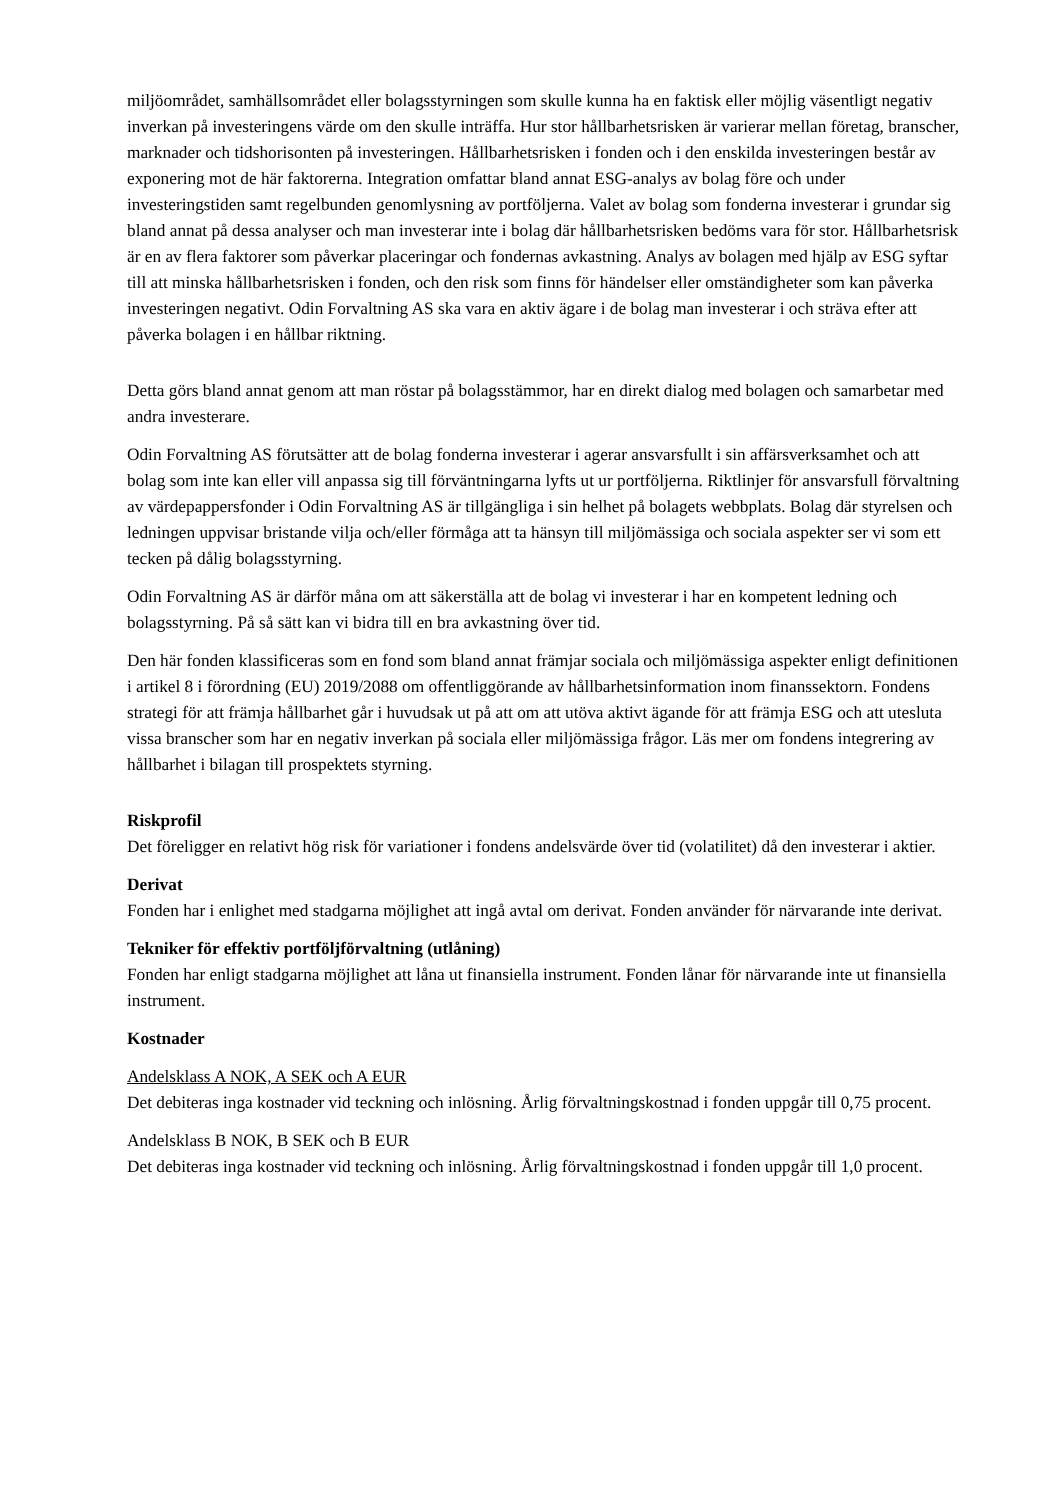miljöområdet, samhällsområdet eller bolagsstyrningen som skulle kunna ha en faktisk eller möjlig väsentligt negativ inverkan på investeringens värde om den skulle inträffa. Hur stor hållbarhetsrisken är varierar mellan företag, branscher, marknader och tidshorisonten på investeringen. Hållbarhetsrisken i fonden och i den enskilda investeringen består av exponering mot de här faktorerna. Integration omfattar bland annat ESG-analys av bolag före och under investeringstiden samt regelbunden genomlysning av portföljerna. Valet av bolag som fonderna investerar i grundar sig bland annat på dessa analyser och man investerar inte i bolag där hållbarhetsrisken bedöms vara för stor. Hållbarhetsrisk är en av flera faktorer som påverkar placeringar och fondernas avkastning. Analys av bolagen med hjälp av ESG syftar till att minska hållbarhetsrisken i fonden, och den risk som finns för händelser eller omständigheter som kan påverka investeringen negativt. Odin Forvaltning AS ska vara en aktiv ägare i de bolag man investerar i och sträva efter att påverka bolagen i en hållbar riktning.
Detta görs bland annat genom att man röstar på bolagsstämmor, har en direkt dialog med bolagen och samarbetar med andra investerare.
Odin Forvaltning AS förutsätter att de bolag fonderna investerar i agerar ansvarsfullt i sin affärsverksamhet och att bolag som inte kan eller vill anpassa sig till förväntningarna lyfts ut ur portföljerna. Riktlinjer för ansvarsfull förvaltning av värdepappersfonder i Odin Forvaltning AS är tillgängliga i sin helhet på bolagets webbplats. Bolag där styrelsen och ledningen uppvisar bristande vilja och/eller förmåga att ta hänsyn till miljömässiga och sociala aspekter ser vi som ett tecken på dålig bolagsstyrning.
Odin Forvaltning AS är därför måna om att säkerställa att de bolag vi investerar i har en kompetent ledning och bolagsstyrning. På så sätt kan vi bidra till en bra avkastning över tid.
Den här fonden klassificeras som en fond som bland annat främjar sociala och miljömässiga aspekter enligt definitionen i artikel 8 i förordning (EU) 2019/2088 om offentliggörande av hållbarhetsinformation inom finanssektorn. Fondens strategi för att främja hållbarhet går i huvudsak ut på att om att utöva aktivt ägande för att främja ESG och att utesluta vissa branscher som har en negativ inverkan på sociala eller miljömässiga frågor. Läs mer om fondens integrering av hållbarhet i bilagan till prospektets styrning.
Riskprofil
Det föreligger en relativt hög risk för variationer i fondens andelsvärde över tid (volatilitet) då den investerar i aktier.
Derivat
Fonden har i enlighet med stadgarna möjlighet att ingå avtal om derivat. Fonden använder för närvarande inte derivat.
Tekniker för effektiv portföljförvaltning (utlåning)
Fonden har enligt stadgarna möjlighet att låna ut finansiella instrument. Fonden lånar för närvarande inte ut finansiella instrument.
Kostnader
Andelsklass A NOK, A SEK och A EUR
Det debiteras inga kostnader vid teckning och inlösning. Årlig förvaltningskostnad i fonden uppgår till 0,75 procent.
Andelsklass B NOK, B SEK och B EUR
Det debiteras inga kostnader vid teckning och inlösning. Årlig förvaltningskostnad i fonden uppgår till 1,0 procent.